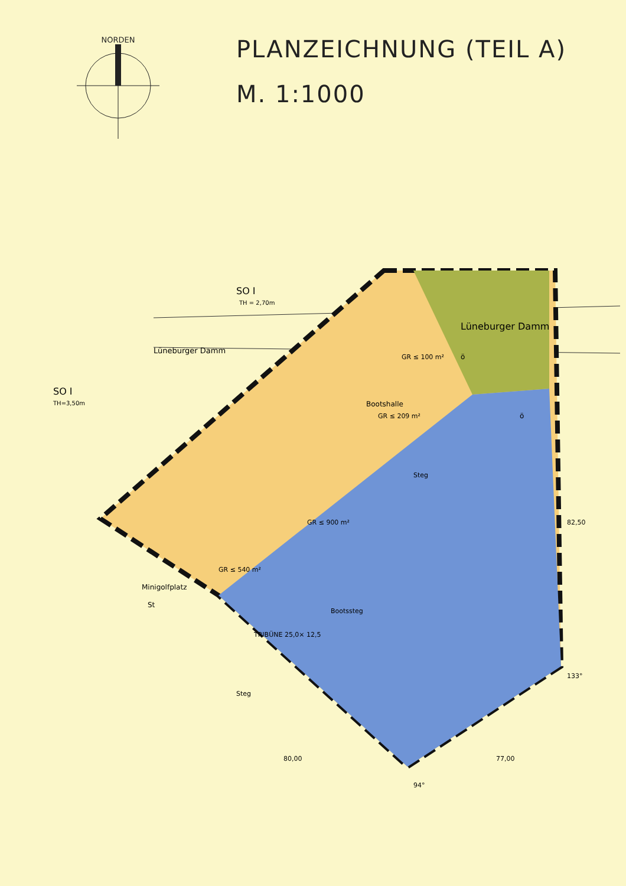NORDEN
PLANZEICHNUNG (TEIL A)
M. 1:1000
SO I
TH = 2,70m
SO I
TH=3,50m
Lüneburger Damm
Lüneburger Damm
Bootshalle
Minigolfplatz
St
TRIBÜNE 25,0× 12,5
Bootssteg
Steg
Steg
GR ≤ 900 m²
GR ≤ 540 m²
GR ≤ 209 m²
GR ≤ 100 m²
ö
ö
82,50
133°
80,00
77,00
94°